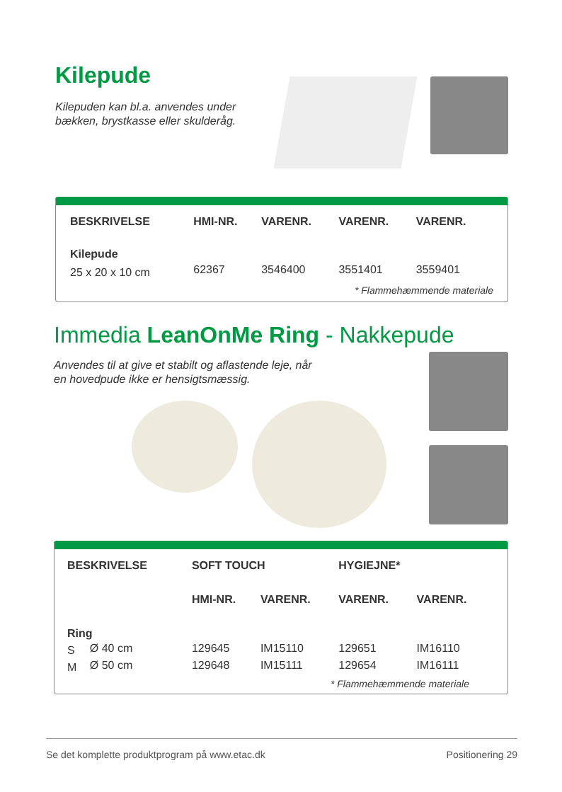Kilepude
Kilepuden kan bl.a. anvendes under
bækken, brystkasse eller skulderåg.
| BESKRIVELSE | HMI-NR. | VARENR. | VARENR. | VARENR. |
| --- | --- | --- | --- | --- |
| Kilepude | | | | |
| 25 x 20 x 10 cm | 62367 | 3546400 | 3551401 | 3559401 |
* Flammehæmmende materiale
Immedia LeanOnMe Ring - Nakkepude
Anvendes til at give et stabilt og aflastende leje, når
en hovedpude ikke er hensigtsmæssig.
| BESKRIVELSE | | SOFT TOUCH | | HYGIEJNE* | |
| --- | --- | --- | --- | --- | --- |
| | | HMI-NR. | VARENR. | VARENR. | VARENR. |
| Ring | | | | | |
| S | Ø 40 cm | 129645 | IM15110 | 129651 | IM16110 |
| M | Ø 50 cm | 129648 | IM15111 | 129654 | IM16111 |
* Flammehæmmende materiale
Se det komplette produktprogram på www.etac.dk Positionering 29